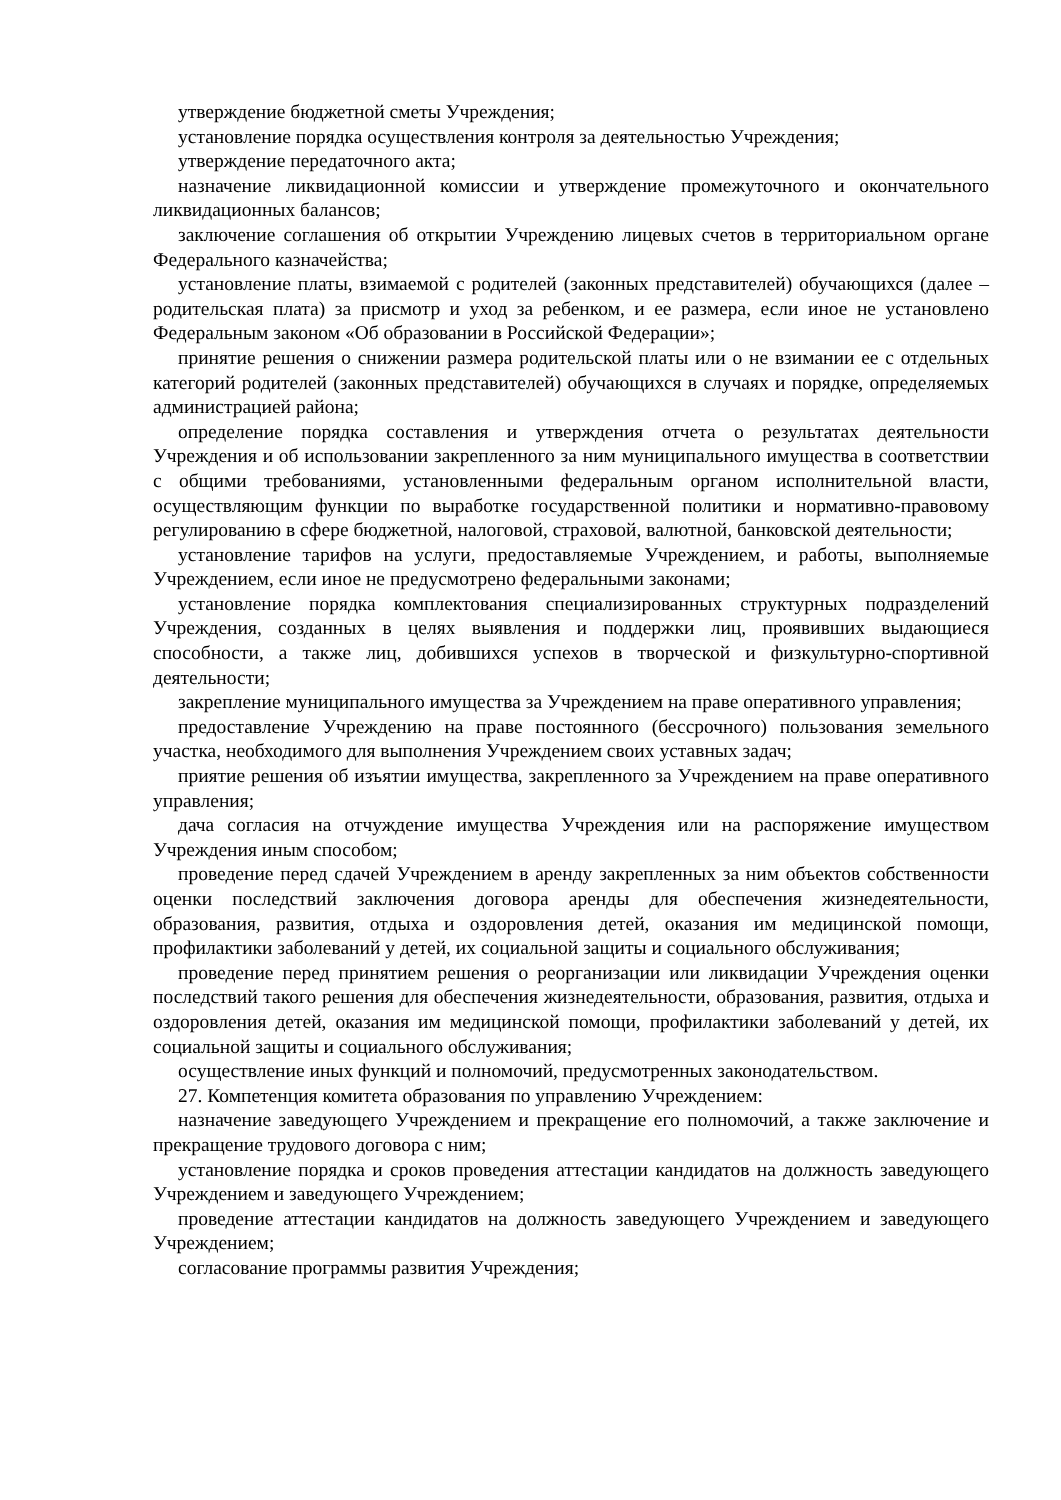утверждение бюджетной сметы Учреждения;
установление порядка осуществления контроля за деятельностью Учреждения;
утверждение передаточного акта;
назначение ликвидационной комиссии и утверждение промежуточного и окончательного ликвидационных балансов;
заключение соглашения об открытии Учреждению лицевых счетов в территориальном органе Федерального казначейства;
установление платы, взимаемой с родителей (законных представителей) обучающихся (далее – родительская плата) за присмотр и уход за ребенком, и ее размера, если иное не установлено Федеральным законом «Об образовании в Российской Федерации»;
принятие решения о снижении размера родительской платы или о не взимании ее с отдельных категорий родителей (законных представителей) обучающихся в случаях и порядке, определяемых администрацией района;
определение порядка составления и утверждения отчета о результатах деятельности Учреждения и об использовании закрепленного за ним муниципального имущества в соответствии с общими требованиями, установленными федеральным органом исполнительной власти, осуществляющим функции по выработке государственной политики и нормативно-правовому регулированию в сфере бюджетной, налоговой, страховой, валютной, банковской деятельности;
установление тарифов на услуги, предоставляемые Учреждением, и работы, выполняемые Учреждением, если иное не предусмотрено федеральными законами;
установление порядка комплектования специализированных структурных подразделений Учреждения, созданных в целях выявления и поддержки лиц, проявивших выдающиеся способности, а также лиц, добившихся успехов в творческой и физкультурно-спортивной деятельности;
закрепление муниципального имущества за Учреждением на праве оперативного управления;
предоставление Учреждению на праве постоянного (бессрочного) пользования земельного участка, необходимого для выполнения Учреждением своих уставных задач;
приятие решения об изъятии имущества, закрепленного за Учреждением на праве оперативного управления;
дача согласия на отчуждение имущества Учреждения или на распоряжение имуществом Учреждения иным способом;
проведение перед сдачей Учреждением в аренду закрепленных за ним объектов собственности оценки последствий заключения договора аренды для обеспечения жизнедеятельности, образования, развития, отдыха и оздоровления детей, оказания им медицинской помощи, профилактики заболеваний у детей, их социальной защиты и социального обслуживания;
проведение перед принятием решения о реорганизации или ликвидации Учреждения оценки последствий такого решения для обеспечения жизнедеятельности, образования, развития, отдыха и оздоровления детей, оказания им медицинской помощи, профилактики заболеваний у детей, их социальной защиты и социального обслуживания;
осуществление иных функций и полномочий, предусмотренных законодательством.
27. Компетенция комитета образования по управлению Учреждением:
назначение заведующего Учреждением и прекращение его полномочий, а также заключение и прекращение трудового договора с ним;
установление порядка и сроков проведения аттестации кандидатов на должность заведующего Учреждением и заведующего Учреждением;
проведение аттестации кандидатов на должность заведующего Учреждением и заведующего Учреждением;
согласование программы развития Учреждения;